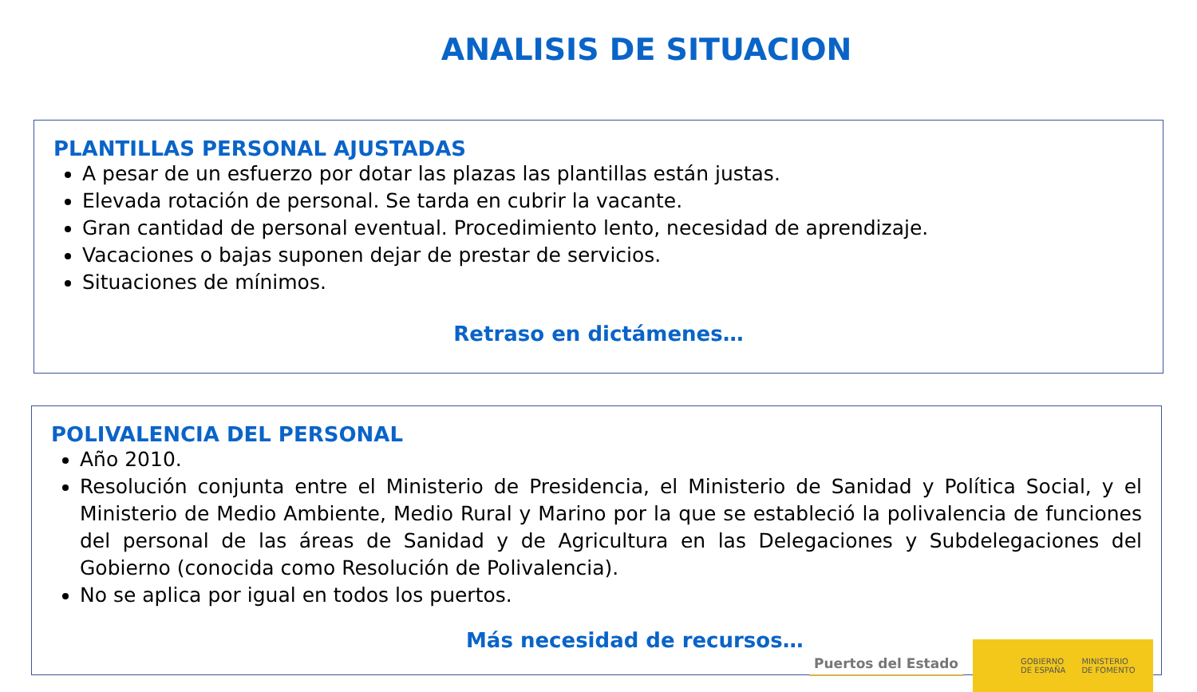ANALISIS DE SITUACION
PLANTILLAS PERSONAL AJUSTADAS
A pesar de un esfuerzo por dotar las plazas las plantillas están justas.
Elevada rotación de personal. Se tarda en cubrir la vacante.
Gran cantidad de personal eventual. Procedimiento lento, necesidad de aprendizaje.
Vacaciones o bajas suponen dejar de prestar de servicios.
Situaciones de mínimos.
Retraso en dictámenes…
POLIVALENCIA DEL PERSONAL
Año 2010.
Resolución conjunta entre el Ministerio de Presidencia, el Ministerio de Sanidad y Política Social, y el Ministerio de Medio Ambiente, Medio Rural y Marino por la que se estableció la polivalencia de funciones del personal de las áreas de Sanidad y de Agricultura en las Delegaciones y Subdelegaciones del Gobierno (conocida como Resolución de Polivalencia).
No se aplica por igual en todos los puertos.
Más necesidad de recursos…
Puertos del Estado
GOBIERNO
DE ESPAÑA MINISTERIO
DE FOMENTO